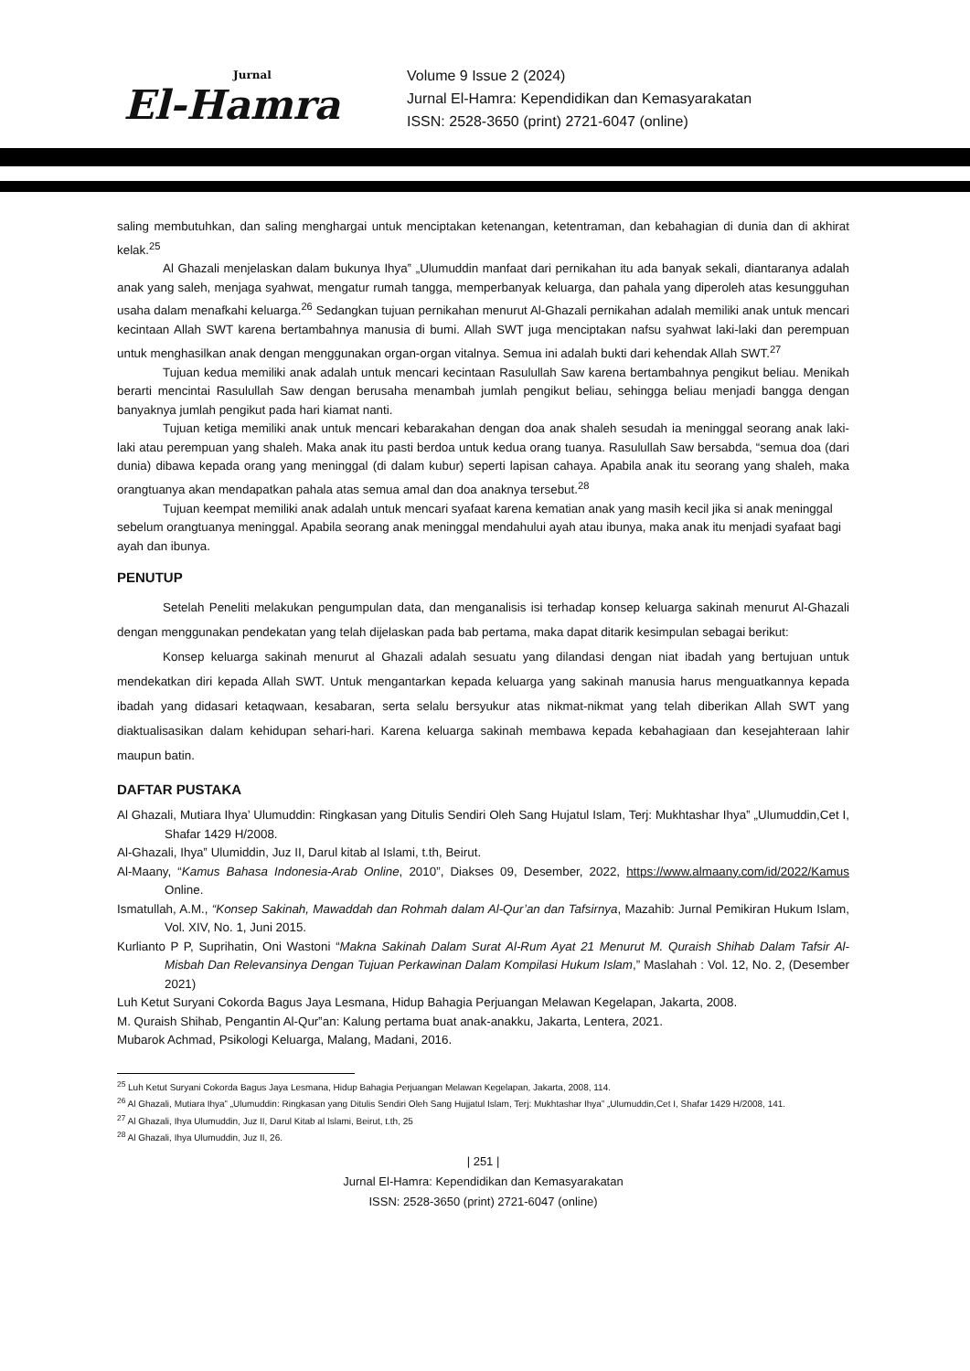Jurnal
El-Hamra
Volume 9 Issue 2 (2024)
Jurnal El-Hamra: Kependidikan dan Kemasyarakatan
ISSN: 2528-3650 (print) 2721-6047 (online)
saling membutuhkan, dan saling menghargai untuk menciptakan ketenangan, ketentraman, dan kebahagian di dunia dan di akhirat kelak.<sup>25</sup>
Al Ghazali menjelaskan dalam bukunya Ihya‟ „Ulumuddin manfaat dari pernikahan itu ada banyak sekali, diantaranya adalah anak yang saleh, menjaga syahwat, mengatur rumah tangga, memperbanyak keluarga, dan pahala yang diperoleh atas kesungguhan usaha dalam menafkahi keluarga.<sup>26</sup> Sedangkan tujuan pernikahan menurut Al-Ghazali pernikahan adalah memiliki anak untuk mencari kecintaan Allah SWT karena bertambahnya manusia di bumi. Allah SWT juga menciptakan nafsu syahwat laki-laki dan perempuan untuk menghasilkan anak dengan menggunakan organ-organ vitalnya. Semua ini adalah bukti dari kehendak Allah SWT.<sup>27</sup>
Tujuan kedua memiliki anak adalah untuk mencari kecintaan Rasulullah Saw karena bertambahnya pengikut beliau. Menikah berarti mencintai Rasulullah Saw dengan berusaha menambah jumlah pengikut beliau, sehingga beliau menjadi bangga dengan banyaknya jumlah pengikut pada hari kiamat nanti.
Tujuan ketiga memiliki anak untuk mencari kebarakahan dengan doa anak shaleh sesudah ia meninggal seorang anak laki-laki atau perempuan yang shaleh. Maka anak itu pasti berdoa untuk kedua orang tuanya. Rasulullah Saw bersabda, “semua doa (dari dunia) dibawa kepada orang yang meninggal (di dalam kubur) seperti lapisan cahaya. Apabila anak itu seorang yang shaleh, maka orangtuanya akan mendapatkan pahala atas semua amal dan doa anaknya tersebut.<sup>28</sup>
Tujuan keempat memiliki anak adalah untuk mencari syafaat karena kematian anak yang masih kecil jika si anak meninggal sebelum orangtuanya meninggal. Apabila seorang anak meninggal mendahului ayah atau ibunya, maka anak itu menjadi syafaat bagi ayah dan ibunya.
PENUTUP
Setelah Peneliti melakukan pengumpulan data, dan menganalisis isi terhadap konsep keluarga sakinah menurut Al-Ghazali dengan menggunakan pendekatan yang telah dijelaskan pada bab pertama, maka dapat ditarik kesimpulan sebagai berikut:
Konsep keluarga sakinah menurut al Ghazali adalah sesuatu yang dilandasi dengan niat ibadah yang bertujuan untuk mendekatkan diri kepada Allah SWT. Untuk mengantarkan kepada keluarga yang sakinah manusia harus menguatkannya kepada ibadah yang didasari ketaqwaan, kesabaran, serta selalu bersyukur atas nikmat-nikmat yang telah diberikan Allah SWT yang diaktualisasikan dalam kehidupan sehari-hari. Karena keluarga sakinah membawa kepada kebahagiaan dan kesejahteraan lahir maupun batin.
DAFTAR PUSTAKA
Al Ghazali, Mutiara Ihya’ Ulumuddin: Ringkasan yang Ditulis Sendiri Oleh Sang Hujatul Islam, Terj: Mukhtashar Ihya‟ „Ulumuddin,Cet I, Shafar 1429 H/2008.
Al-Ghazali, Ihya‟ Ulumiddin, Juz II, Darul kitab al Islami, t.th, Beirut.
Al-Maany, “Kamus Bahasa Indonesia-Arab Online, 2010”, Diakses 09, Desember, 2022, https://www.almaany.com/id/2022/Kamus Online.
Ismatullah, A.M., “Konsep Sakinah, Mawaddah dan Rohmah dalam Al-Qur’an dan Tafsirnya, Mazahib: Jurnal Pemikiran Hukum Islam, Vol. XIV, No. 1, Juni 2015.
Kurlianto P P, Suprihatin, Oni Wastoni “Makna Sakinah Dalam Surat Al-Rum Ayat 21 Menurut M. Quraish Shihab Dalam Tafsir Al-Misbah Dan Relevansinya Dengan Tujuan Perkawinan Dalam Kompilasi Hukum Islam,” Maslahah : Vol. 12, No. 2, (Desember 2021)
Luh Ketut Suryani Cokorda Bagus Jaya Lesmana, Hidup Bahagia Perjuangan Melawan Kegelapan, Jakarta, 2008.
M. Quraish Shihab, Pengantin Al-Qur‟an: Kalung pertama buat anak-anakku, Jakarta, Lentera, 2021.
Mubarok Achmad, Psikologi Keluarga, Malang, Madani, 2016.
<sup>25</sup> Luh Ketut Suryani Cokorda Bagus Jaya Lesmana, Hidup Bahagia Perjuangan Melawan Kegelapan, Jakarta, 2008, 114.
<sup>26</sup> Al Ghazali, Mutiara Ihya‟ „Ulumuddin: Ringkasan yang Ditulis Sendiri Oleh Sang Hujjatul Islam, Terj: Mukhtashar Ihya‟ „Ulumuddin,Cet I, Shafar 1429 H/2008, 141.
<sup>27</sup> Al Ghazali, Ihya Ulumuddin, Juz II, Darul Kitab al Islami, Beirut, t.th, 25
<sup>28</sup> Al Ghazali, Ihya Ulumuddin, Juz II, 26.
| 251 |
Jurnal El-Hamra: Kependidikan dan Kemasyarakatan
ISSN: 2528-3650 (print) 2721-6047 (online)